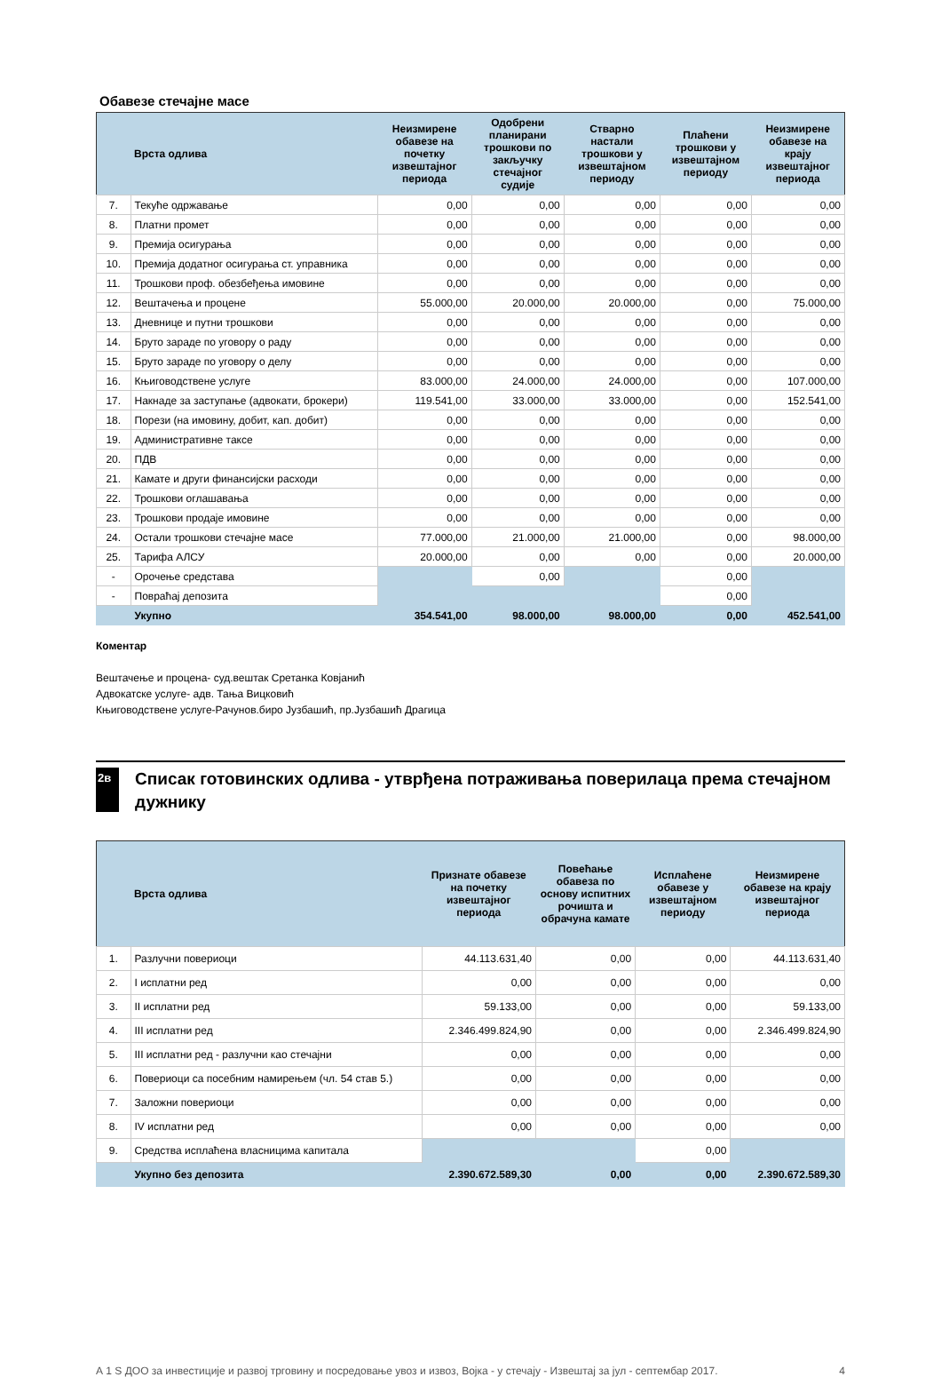Обавезе стечајне масе
| | Врста одлива | Неизмирене обавезе на почетку извештајног периода | Одобрени планирани трошкови по закључку стечајног судије | Стварно настали трошкови у извештајном периоду | Плаћени трошкови у извештајном периоду | Неизмирене обавезе на крају извештајног периода |
| --- | --- | --- | --- | --- | --- | --- |
| 7. | Текуће одржавање | 0,00 | 0,00 | 0,00 | 0,00 | 0,00 |
| 8. | Платни промет | 0,00 | 0,00 | 0,00 | 0,00 | 0,00 |
| 9. | Премија осигурања | 0,00 | 0,00 | 0,00 | 0,00 | 0,00 |
| 10. | Премија додатног осигурања ст. управника | 0,00 | 0,00 | 0,00 | 0,00 | 0,00 |
| 11. | Трошкови проф. обезбеђења имовине | 0,00 | 0,00 | 0,00 | 0,00 | 0,00 |
| 12. | Вештачења и процене | 55.000,00 | 20.000,00 | 20.000,00 | 0,00 | 75.000,00 |
| 13. | Дневнице и путни трошкови | 0,00 | 0,00 | 0,00 | 0,00 | 0,00 |
| 14. | Бруто зараде по уговору о раду | 0,00 | 0,00 | 0,00 | 0,00 | 0,00 |
| 15. | Бруто зараде по уговору о делу | 0,00 | 0,00 | 0,00 | 0,00 | 0,00 |
| 16. | Књиговодствене услуге | 83.000,00 | 24.000,00 | 24.000,00 | 0,00 | 107.000,00 |
| 17. | Накнаде за заступање (адвокати, брокери) | 119.541,00 | 33.000,00 | 33.000,00 | 0,00 | 152.541,00 |
| 18. | Порези (на имовину, добит, кап. добит) | 0,00 | 0,00 | 0,00 | 0,00 | 0,00 |
| 19. | Административне таксе | 0,00 | 0,00 | 0,00 | 0,00 | 0,00 |
| 20. | ПДВ | 0,00 | 0,00 | 0,00 | 0,00 | 0,00 |
| 21. | Камате и други финансијски расходи | 0,00 | 0,00 | 0,00 | 0,00 | 0,00 |
| 22. | Трошкови оглашавања | 0,00 | 0,00 | 0,00 | 0,00 | 0,00 |
| 23. | Трошкови продаје имовине | 0,00 | 0,00 | 0,00 | 0,00 | 0,00 |
| 24. | Остали трошкови стечајне масе | 77.000,00 | 21.000,00 | 21.000,00 | 0,00 | 98.000,00 |
| 25. | Тарифа АЛСУ | 20.000,00 | 0,00 | 0,00 | 0,00 | 20.000,00 |
| - | Орочење средстава | | 0,00 | | 0,00 | |
| - | Повраћај депозита | | | | 0,00 | |
| | Укупно | 354.541,00 | 98.000,00 | 98.000,00 | 0,00 | 452.541,00 |
Коментар
Вештачење и процена- суд.вештак Сретанка Ковјанић
Адвокатске услуге- адв. Тања Вицковић
Књиговодствене услуге-Рачунов.биро Јузбашић, пр.Јузбашић Драгица
2в
Списак готовинских одлива - утврђена потраживања поверилаца према стечајном дужнику
| | Врста одлива | Признате обавезе на почетку извештајног периода | Повећање обавеза по основу испитних рочишта и обрачуна камате | Исплаћене обавезе у извештајном периоду | Неизмирене обавезе на крају извештајног периода |
| --- | --- | --- | --- | --- | --- |
| 1. | Разлучни повериоци | 44.113.631,40 | 0,00 | 0,00 | 44.113.631,40 |
| 2. | I исплатни ред | 0,00 | 0,00 | 0,00 | 0,00 |
| 3. | II исплатни ред | 59.133,00 | 0,00 | 0,00 | 59.133,00 |
| 4. | III исплатни ред | 2.346.499.824,90 | 0,00 | 0,00 | 2.346.499.824,90 |
| 5. | III исплатни ред - разлучни као стечајни | 0,00 | 0,00 | 0,00 | 0,00 |
| 6. | Повериоци са посебним намирењем (чл. 54 став 5.) | 0,00 | 0,00 | 0,00 | 0,00 |
| 7. | Заложни повериоци | 0,00 | 0,00 | 0,00 | 0,00 |
| 8. | IV исплатни ред | 0,00 | 0,00 | 0,00 | 0,00 |
| 9. | Средства исплаћена власницима капитала | | | 0,00 | |
| | Укупно без депозита | 2.390.672.589,30 | 0,00 | 0,00 | 2.390.672.589,30 |
А 1 S ДОО за инвестиције и развој трговину и посредовање увоз и извоз, Војка - у стечају - Извештај за јул - септембар 2017. 4